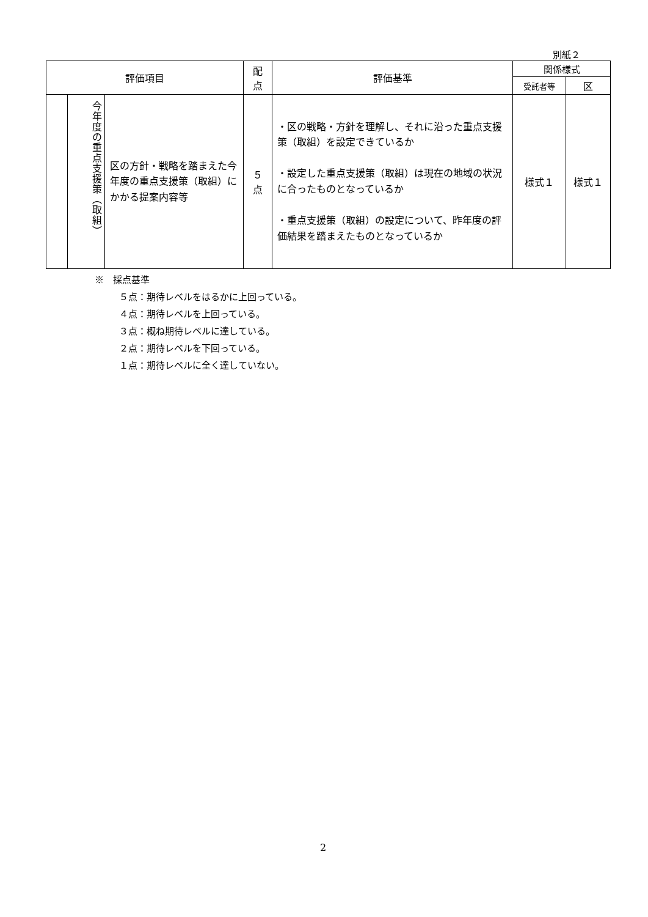別紙２
| 評価項目 | | | 配 点 | 評価基準 | 関係様式 | |
| --- | --- | --- | --- | --- | --- | --- |
| | | | | | 受託者等 | 区 |
| | 今年度の重点支援策（取組） | 区の方針・戦略を踏まえた今年度の重点支援策（取組）にかかる提案内容等 | ５ 点 | ・区の戦略・方針を理解し、それに沿った重点支援策（取組）を設定できているか ・設定した重点支援策（取組）は現在の地域の状況に合ったものとなっているか ・重点支援策（取組）の設定について、昨年度の評価結果を踏まえたものとなっているか | 様式１ | 様式１ |
※　採点基準
５点：期待レベルをはるかに上回っている。
４点：期待レベルを上回っている。
３点：概ね期待レベルに達している。
２点：期待レベルを下回っている。
１点：期待レベルに全く達していない。
2